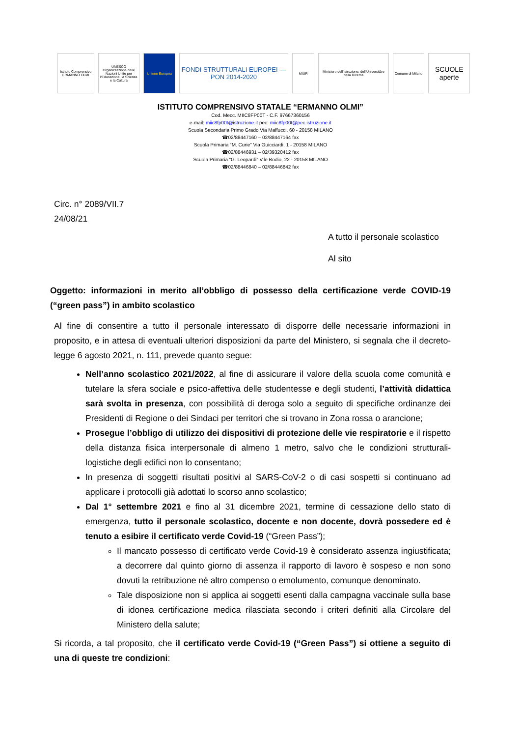Istituto Comprensivo ERMANNO OLMI
UNESCO Organizzazione delle Nazioni Unite per l'Educazione, la Scienza e la Cultura
Unione Europea
FONDI STRUTTURALI EUROPEI — PON 2014-2020
MIUR Ministero dell'Istruzione, dell'Università e della Ricerca
Comune di Milano
SCUOLE aperte
ISTITUTO COMPRENSIVO STATALE “ERMANNO OLMI”
Cod. Mecc. MIIC8FP00T - C.F. 97667360156
e-mail: miic8fp00t@istruzione.it pec: miic8fp00t@pec.istruzione.it
Scuola Secondaria Primo Grado Via Maffucci, 60 - 20158 MILANO
☎02/88447160 – 02/88447164 fax
Scuola Primaria “M. Curie” Via Guicciardi, 1 - 20158 MILANO
☎02/88446931 – 02/39320412 fax
Scuola Primaria “G. Leopardi” V.le Bodio, 22 - 20158 MILANO
☎02/88446840 – 02/88446842 fax
Circ. n° 2089/VII.7
24/08/21
A tutto il personale scolastico
Al sito
Oggetto: informazioni in merito all’obbligo di possesso della certificazione verde COVID-19 (“green pass”) in ambito scolastico
Al fine di consentire a tutto il personale interessato di disporre delle necessarie informazioni in proposito, e in attesa di eventuali ulteriori disposizioni da parte del Ministero, si segnala che il decreto-legge 6 agosto 2021, n. 111, prevede quanto segue:
Nell’anno scolastico 2021/2022, al fine di assicurare il valore della scuola come comunità e tutelare la sfera sociale e psico-affettiva delle studentesse e degli studenti, l’attività didattica sarà svolta in presenza, con possibilità di deroga solo a seguito di specifiche ordinanze dei Presidenti di Regione o dei Sindaci per territori che si trovano in Zona rossa o arancione;
Prosegue l’obbligo di utilizzo dei dispositivi di protezione delle vie respiratorie e il rispetto della distanza fisica interpersonale di almeno 1 metro, salvo che le condizioni strutturali-logistiche degli edifici non lo consentano;
In presenza di soggetti risultati positivi al SARS-CoV-2 o di casi sospetti si continuano ad applicare i protocolli già adottati lo scorso anno scolastico;
Dal 1° settembre 2021 e fino al 31 dicembre 2021, termine di cessazione dello stato di emergenza, tutto il personale scolastico, docente e non docente, dovrà possedere ed è tenuto a esibire il certificato verde Covid-19 (“Green Pass”);
Il mancato possesso di certificato verde Covid-19 è considerato assenza ingiustificata; a decorrere dal quinto giorno di assenza il rapporto di lavoro è sospeso e non sono dovuti la retribuzione né altro compenso o emolumento, comunque denominato.
Tale disposizione non si applica ai soggetti esenti dalla campagna vaccinale sulla base di idonea certificazione medica rilasciata secondo i criteri definiti alla Circolare del Ministero della salute;
Si ricorda, a tal proposito, che il certificato verde Covid-19 (“Green Pass”) si ottiene a seguito di una di queste tre condizioni: